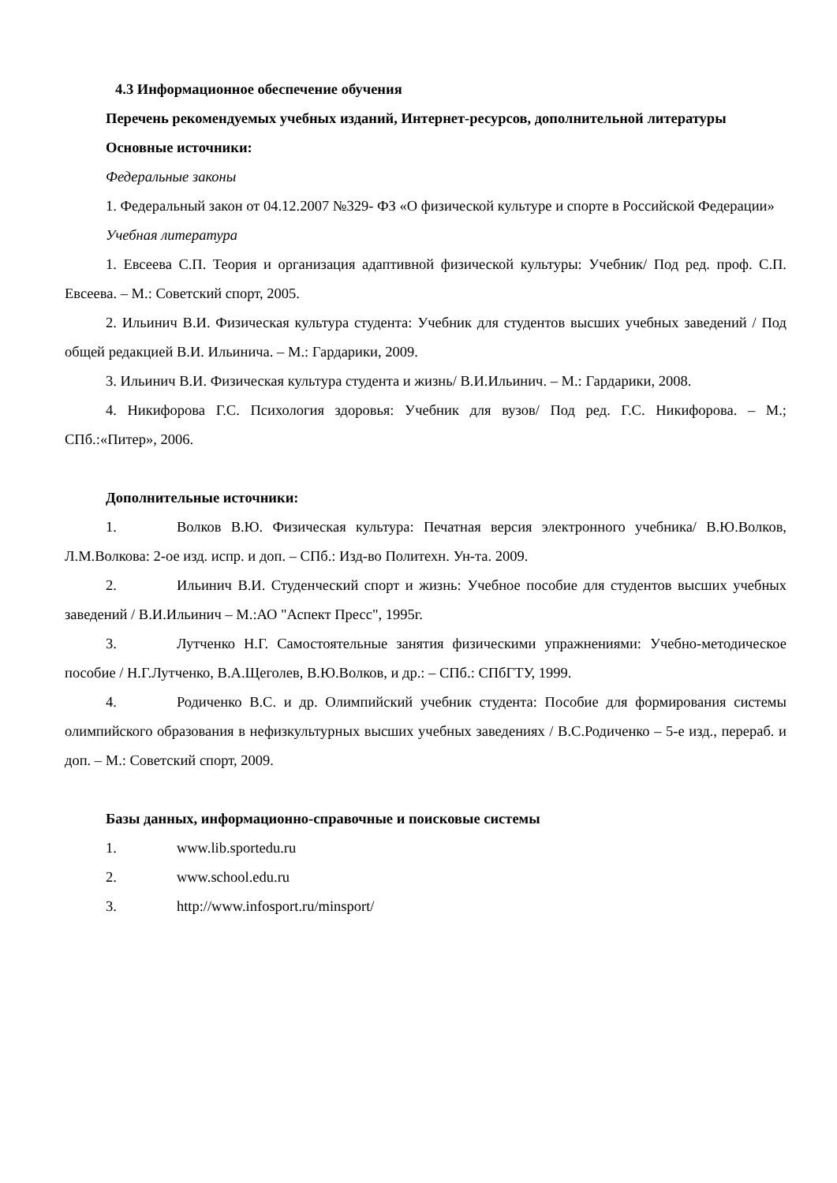4.3 Информационное обеспечение обучения
Перечень рекомендуемых учебных изданий, Интернет-ресурсов, дополнительной литературы
Основные источники:
Федеральные законы
1. Федеральный закон от 04.12.2007 №329- ФЗ «О физической культуре и спорте в Российской Федерации»
Учебная литература
1. Евсеева С.П. Теория и организация адаптивной физической культуры: Учебник/ Под ред. проф. С.П. Евсеева. – М.: Советский спорт, 2005.
2. Ильинич В.И. Физическая культура студента: Учебник для студентов высших учебных заведений / Под общей редакцией В.И. Ильинича. – М.: Гардарики, 2009.
3. Ильинич В.И. Физическая культура студента и жизнь/ В.И.Ильинич. – М.: Гардарики, 2008.
4. Никифорова Г.С. Психология здоровья: Учебник для вузов/ Под ред. Г.С. Никифорова. – М.; СПб.:«Питер», 2006.
Дополнительные источники:
1. Волков В.Ю. Физическая культура: Печатная версия электронного учебника/ В.Ю.Волков, Л.М.Волкова: 2-ое изд. испр. и доп. – СПб.: Изд-во Политехн. Ун-та. 2009.
2. Ильинич В.И. Студенческий спорт и жизнь: Учебное пособие для студентов высших учебных заведений / В.И.Ильинич – М.:АО "Аспект Пресс", 1995г.
3. Лутченко Н.Г. Самостоятельные занятия физическими упражнениями: Учебно-методическое пособие / Н.Г.Лутченко, В.А.Щеголев, В.Ю.Волков, и др.: – СПб.: СПбГТУ, 1999.
4. Родиченко В.С. и др. Олимпийский учебник студента: Пособие для формирования системы олимпийского образования в нефизкультурных высших учебных заведениях / В.С.Родиченко – 5-е изд., перераб. и доп. – М.: Советский спорт, 2009.
Базы данных, информационно-справочные и поисковые системы
1. www.lib.sportedu.ru
2. www.school.edu.ru
3. http://www.infosport.ru/minsport/